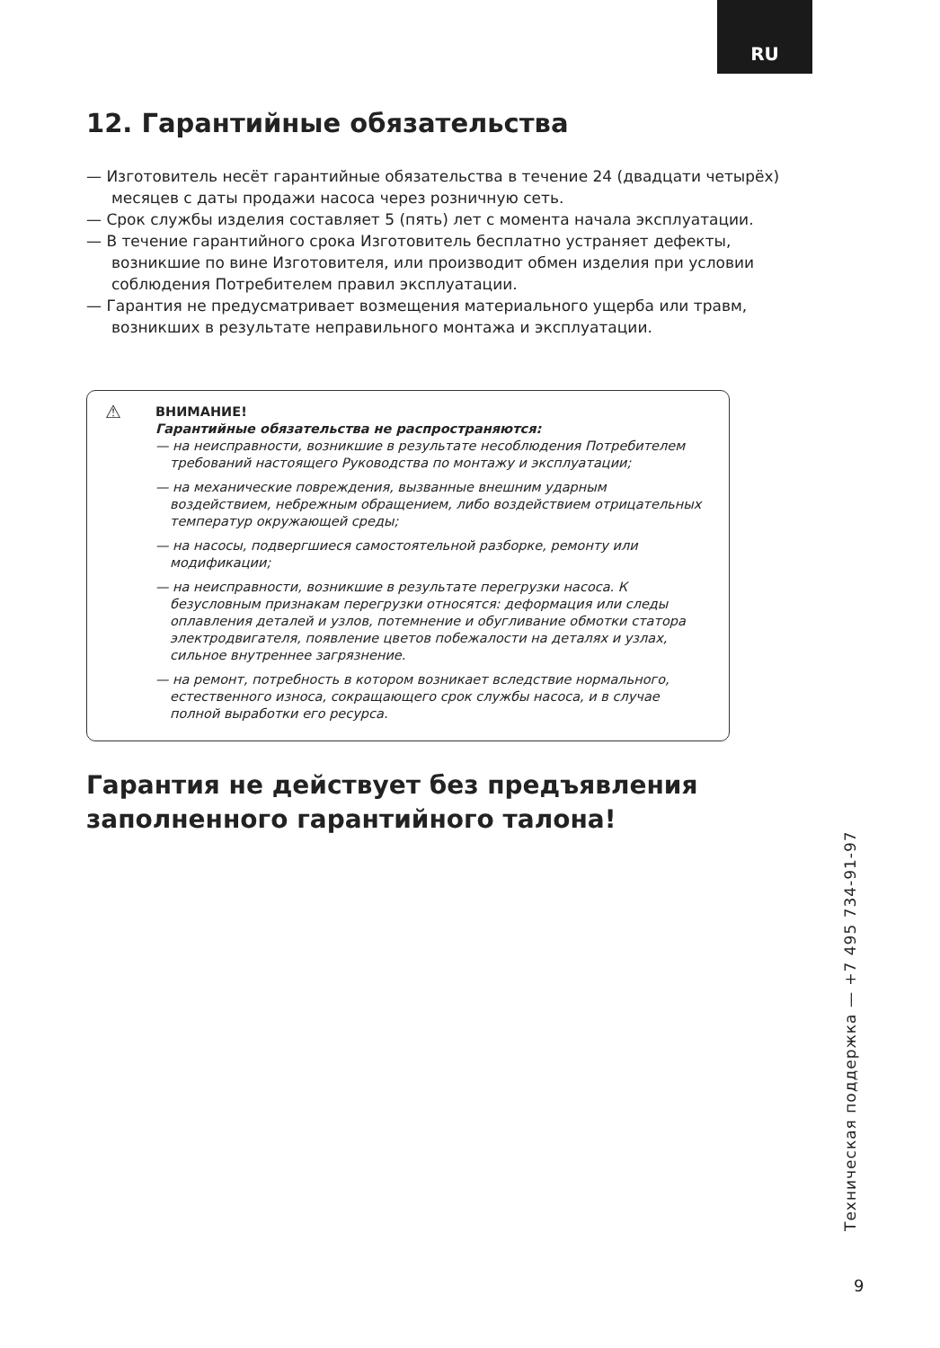RU
12. Гарантийные обязательства
— Изготовитель несёт гарантийные обязательства в течение 24 (двадцати четырёх) месяцев с даты продажи насоса через розничную сеть.
— Срок службы изделия составляет 5 (пять) лет с момента начала эксплуатации.
— В течение гарантийного срока Изготовитель бесплатно устраняет дефекты, возникшие по вине Изготовителя, или производит обмен изделия при условии соблюдения Потребителем правил эксплуатации.
— Гарантия не предусматривает возмещения материального ущерба или травм, возникших в результате неправильного монтажа и эксплуатации.
⚠
ВНИМАНИЕ!
Гарантийные обязательства не распространяются:
— на неисправности, возникшие в результате несоблюдения Потребителем требований настоящего Руководства по монтажу и эксплуатации;
— на механические повреждения, вызванные внешним ударным воздействием, небрежным обращением, либо воздействием отрицательных температур окружающей среды;
— на насосы, подвергшиеся самостоятельной разборке, ремонту или модификации;
— на неисправности, возникшие в результате перегрузки насоса. К безусловным признакам перегрузки относятся: деформация или следы оплавления деталей и узлов, потемнение и обугливание обмотки статора электродвигателя, появление цветов побежалости на деталях и узлах, сильное внутреннее загрязнение.
— на ремонт, потребность в котором возникает вследствие нормального, естественного износа, сокращающего срок службы насоса, и в случае полной выработки его ресурса.
Гарантия не действует без предъявления заполненного гарантийного талона!
Техническая поддержка — +7 495 734-91-97
9